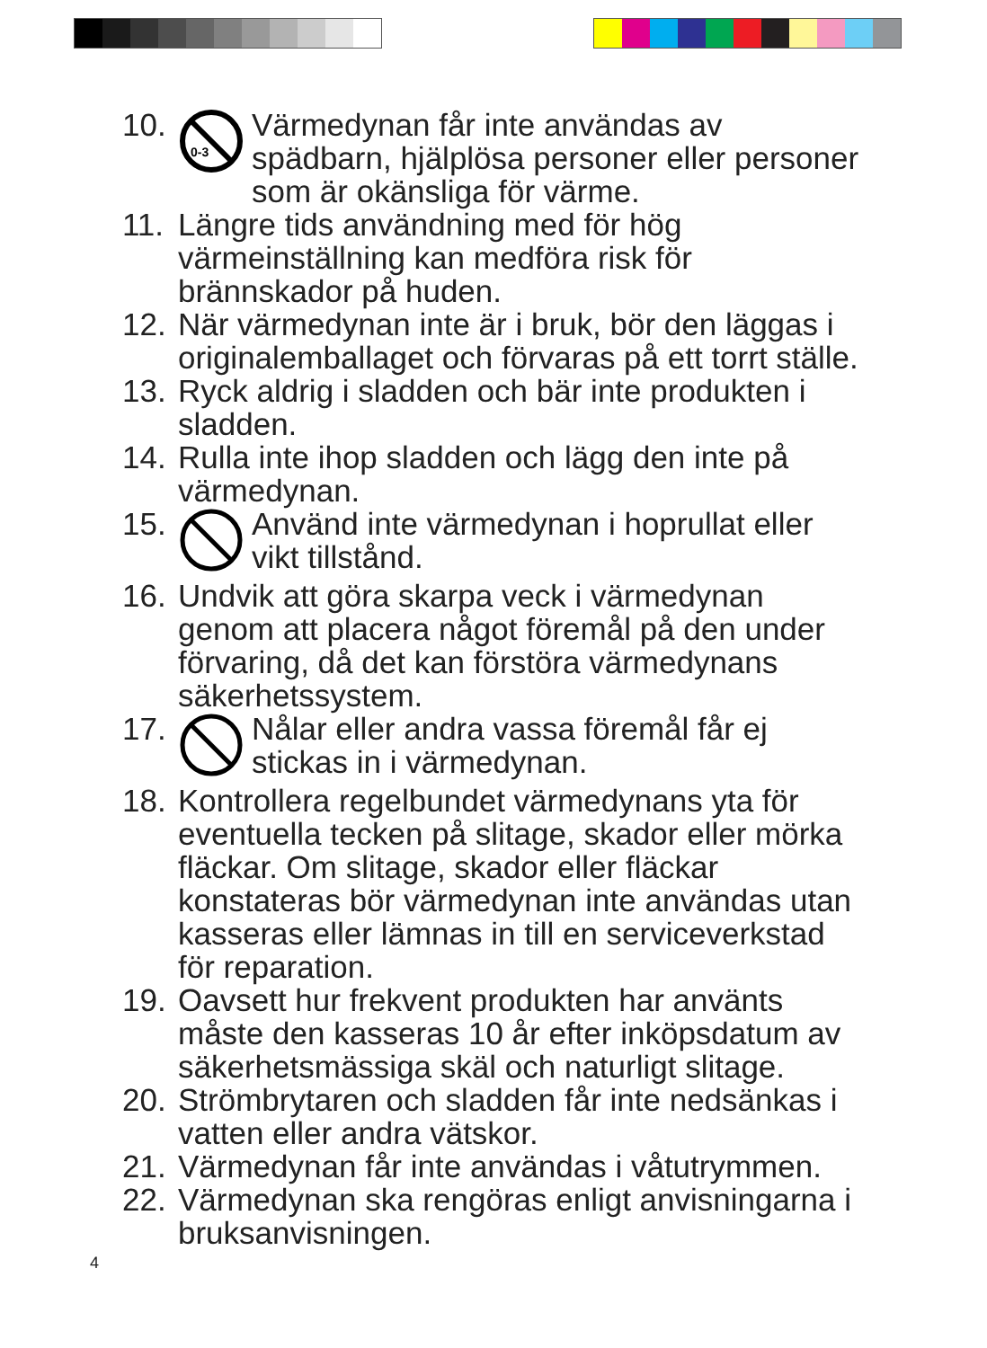10.
0-3
Värmedynan får inte användas av spädbarn, hjälplösa personer eller personer som är okänsliga för värme.
11. Längre tids användning med för hög värmeinställning kan medföra risk för brännskador på huden.
12. När värmedynan inte är i bruk, bör den läggas i originalemballaget och förvaras på ett torrt ställe.
13. Ryck aldrig i sladden och bär inte produkten i sladden.
14. Rulla inte ihop sladden och lägg den inte på värmedynan.
15. Använd inte värmedynan i hoprullat eller vikt tillstånd.
16. Undvik att göra skarpa veck i värmedynan genom att placera något föremål på den under förvaring, då det kan förstöra värmedynans säkerhetssystem.
17. Nålar eller andra vassa föremål får ej stickas in i värmedynan.
18. Kontrollera regelbundet värmedynans yta för eventuella tecken på slitage, skador eller mörka fläckar. Om slitage, skador eller fläckar konstateras bör värmedynan inte användas utan kasseras eller lämnas in till en serviceverkstad för reparation.
19. Oavsett hur frekvent produkten har använts måste den kasseras 10 år efter inköpsdatum av säkerhetsmässiga skäl och naturligt slitage.
20. Strömbrytaren och sladden får inte nedsänkas i vatten eller andra vätskor.
21. Värmedynan får inte användas i våtutrymmen.
22. Värmedynan ska rengöras enligt anvisningarna i bruksanvisningen.
4